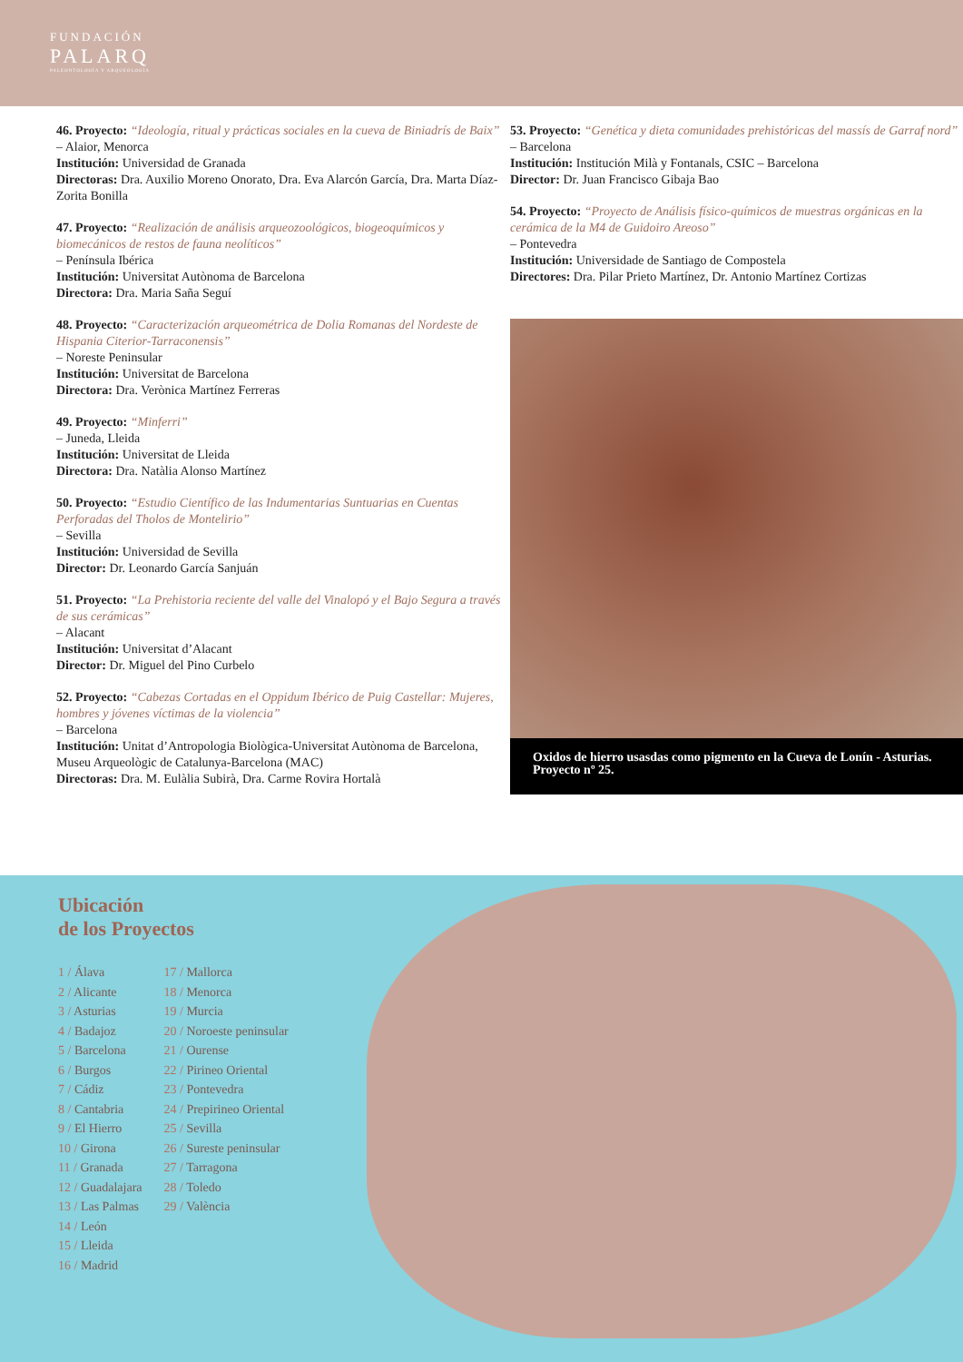FUNDACIÓN
PALARQ
PALEONTOLOGÍA Y ARQUEOLOGÍA
46. Proyecto: “Ideología, ritual y prácticas sociales en la cueva de Biniadrís de Baix”
– Alaior, Menorca
Institución: Universidad de Granada
Directoras: Dra. Auxilio Moreno Onorato, Dra. Eva Alarcón García, Dra. Marta Díaz-Zorita Bonilla
47. Proyecto: “Realización de análisis arqueozoológicos, biogeoquímicos y biomecánicos de restos de fauna neolíticos”
– Península Ibérica
Institución: Universitat Autònoma de Barcelona
Directora: Dra. Maria Saña Seguí
48. Proyecto: “Caracterización arqueométrica de Dolia Romanas del Nordeste de Hispania Citerior-Tarraconensis”
– Noreste Peninsular
Institución: Universitat de Barcelona
Directora: Dra. Verònica Martínez Ferreras
49. Proyecto: “Minferri”
– Juneda, Lleida
Institución: Universitat de Lleida
Directora: Dra. Natàlia Alonso Martínez
50. Proyecto: “Estudio Científico de las Indumentarias Suntuarias en Cuentas Perforadas del Tholos de Montelirio”
– Sevilla
Institución: Universidad de Sevilla
Director: Dr. Leonardo García Sanjuán
51. Proyecto: “La Prehistoria reciente del valle del Vinalopó y el Bajo Segura a través de sus cerámicas”
– Alacant
Institución: Universitat d’Alacant
Director: Dr. Miguel del Pino Curbelo
52. Proyecto: “Cabezas Cortadas en el Oppidum Ibérico de Puig Castellar: Mujeres, hombres y jóvenes víctimas de la violencia”
– Barcelona
Institución: Unitat d’Antropologia Biològica-Universitat Autònoma de Barcelona, Museu Arqueològic de Catalunya-Barcelona (MAC)
Directoras: Dra. M. Eulàlia Subirà, Dra. Carme Rovira Hortalà
53. Proyecto: “Genética y dieta comunidades prehistóricas del massís de Garraf nord”
– Barcelona
Institución: Institución Milà y Fontanals, CSIC – Barcelona
Director: Dr. Juan Francisco Gibaja Bao
54. Proyecto: “Proyecto de Análisis físico-químicos de muestras orgánicas en la cerámica de la M4 de Guidoiro Areoso”
– Pontevedra
Institución: Universidade de Santiago de Compostela
Directores: Dra. Pilar Prieto Martínez, Dr. Antonio Martínez Cortizas
Oxidos de hierro usasdas como pigmento en la Cueva de Lonín - Asturias. Proyecto nº 25.
Ubicación
de los Proyectos
1 / Álava
2 / Alicante
3 / Asturias
4 / Badajoz
5 / Barcelona
6 / Burgos
7 / Cádiz
8 / Cantabria
9 / El Hierro
10 / Girona
11 / Granada
12 / Guadalajara
13 / Las Palmas
14 / León
15 / Lleida
16 / Madrid
17 / Mallorca
18 / Menorca
19 / Murcia
20 / Noroeste peninsular
21 / Ourense
22 / Pirineo Oriental
23 / Pontevedra
24 / Prepirineo Oriental
25 / Sevilla
26 / Sureste peninsular
27 / Tarragona
28 / Toledo
29 / València